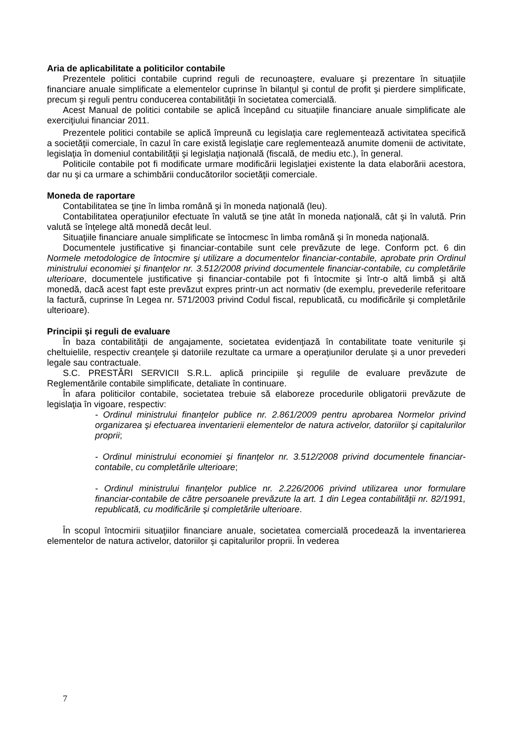Aria de aplicabilitate a politicilor contabile
Prezentele politici contabile cuprind reguli de recunoaştere, evaluare şi prezentare în situaţiile financiare anuale simplificate a elementelor cuprinse în bilanţul şi contul de profit şi pierdere simplificate, precum şi reguli pentru conducerea contabilităţii în societatea comercială.
Acest Manual de politici contabile se aplică începând cu situaţiile financiare anuale simplificate ale exerciţiului financiar 2011.
Prezentele politici contabile se aplică împreună cu legislaţia care reglementează activitatea specifică a societăţii comerciale, în cazul în care există legislaţie care reglementează anumite domenii de activitate, legislaţia în domeniul contabilităţii şi legislaţia naţională (fiscală, de mediu etc.), în general.
Politicile contabile pot fi modificate urmare modificării legislaţiei existente la data elaborării acestora, dar nu şi ca urmare a schimbării conducătorilor societăţii comerciale.
Moneda de raportare
Contabilitatea se ţine în limba română şi în moneda naţională (leu).
Contabilitatea operaţiunilor efectuate în valută se ţine atât în moneda naţională, cât şi în valută. Prin valută se înţelege altă monedă decât leul.
Situaţiile financiare anuale simplificate se întocmesc în limba română şi în moneda naţională.
Documentele justificative şi financiar-contabile sunt cele prevăzute de lege. Conform pct. 6 din Normele metodologice de întocmire şi utilizare a documentelor financiar-contabile, aprobate prin Ordinul ministrului economiei şi finanţelor nr. 3.512/2008 privind documentele financiar-contabile, cu completările ulterioare, documentele justificative şi financiar-contabile pot fi întocmite şi într-o altă limbă şi altă monedă, dacă acest fapt este prevăzut expres printr-un act normativ (de exemplu, prevederile referitoare la factură, cuprinse în Legea nr. 571/2003 privind Codul fiscal, republicată, cu modificările şi completările ulterioare).
Principii şi reguli de evaluare
În baza contabilităţii de angajamente, societatea evidenţiază în contabilitate toate veniturile şi cheltuielile, respectiv creanţele şi datoriile rezultate ca urmare a operaţiunilor derulate şi a unor prevederi legale sau contractuale.
S.C. PRESTĂRI SERVICII S.R.L. aplică principiile şi regulile de evaluare prevăzute de Reglementările contabile simplificate, detaliate în continuare.
În afara politicilor contabile, societatea trebuie să elaboreze procedurile obligatorii prevăzute de legislaţia în vigoare, respectiv:
- Ordinul ministrului finanţelor publice nr. 2.861/2009 pentru aprobarea Normelor privind organizarea şi efectuarea inventarierii elementelor de natura activelor, datoriilor şi capitalurilor proprii;
- Ordinul ministrului economiei şi finanţelor nr. 3.512/2008 privind documentele financiar-contabile, cu completările ulterioare;
- Ordinul ministrului finanţelor publice nr. 2.226/2006 privind utilizarea unor formulare financiar-contabile de către persoanele prevăzute la art. 1 din Legea contabilităţii nr. 82/1991, republicată, cu modificările şi completările ulterioare.
În scopul întocmirii situaţiilor financiare anuale, societatea comercială procedează la inventarierea elementelor de natura activelor, datoriilor şi capitalurilor proprii. În vederea
7